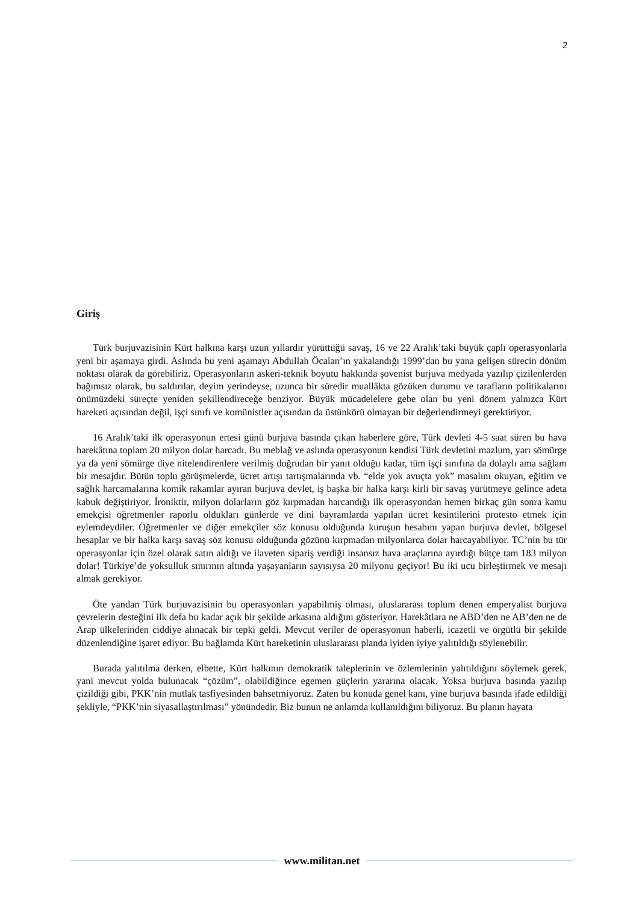2
Giriş
Türk burjuvazisinin Kürt halkına karşı uzun yıllardır yürüttüğü savaş, 16 ve 22 Aralık’taki büyük çaplı operasyonlarla yeni bir aşamaya girdi. Aslında bu yeni aşamayı Abdullah Öcalan’ın yakalandığı 1999’dan bu yana gelişen sürecin dönüm noktası olarak da görebiliriz. Operasyonların askeri-teknik boyutu hakkında şovenist burjuva medyada yazılıp çizilenlerden bağımsız olarak, bu saldırılar, deyim yerindeyse, uzunca bir süredir muallâkta gözüken durumu ve tarafların politikalarını önümüzdeki süreçte yeniden şekillendireceğe benziyor. Büyük mücadelelere gebe olan bu yeni dönem yalnızca Kürt hareketi açısından değil, işçi sınıfı ve komünistler açısından da üstünkörü olmayan bir değerlendirmeyi gerektiriyor.
16 Aralık’taki ilk operasyonun ertesi günü burjuva basında çıkan haberlere göre, Türk devleti 4-5 saat süren bu hava harekâtına toplam 20 milyon dolar harcadı. Bu meblağ ve aslında operasyonun kendisi Türk devletini mazlum, yarı sömürge ya da yeni sömürge diye nitelendirenlere verilmiş doğrudan bir yanıt olduğu kadar, tüm işçi sınıfına da dolaylı ama sağlam bir mesajdır. Bütün toplu görüşmelerde, ücret artışı tartışmalarında vb. “elde yok avuçta yok” masalını okuyan, eğitim ve sağlık harcamalarına komik rakamlar ayıran burjuva devlet, iş başka bir halka karşı kirli bir savaş yürütmeye gelince adeta kabuk değiştiriyor. İroniktir, milyon dolarların göz kırpmadan harcandığı ilk operasyondan hemen birkaç gün sonra kamu emekçisi öğretmenler raporlu oldukları günlerde ve dini bayramlarda yapılan ücret kesintilerini protesto etmek için eylemdeydiler. Öğretmenler ve diğer emekçiler söz konusu olduğunda kuruşun hesabını yapan burjuva devlet, bölgesel hesaplar ve bir halka karşı savaş söz konusu olduğunda gözünü kırpmadan milyonlarca dolar harcayabiliyor. TC’nin bu tür operasyonlar için özel olarak satın aldığı ve ilaveten sipariş verdiği insansız hava araçlarına ayırdığı bütçe tam 183 milyon dolar! Türkiye’de yoksulluk sınırının altında yaşayanların sayısıysa 20 milyonu geçiyor! Bu iki ucu birleştirmek ve mesajı almak gerekiyor.
Öte yandan Türk burjuvazisinin bu operasyonları yapabilmiş olması, uluslararası toplum denen emperyalist burjuva çevrelerin desteğini ilk defa bu kadar açık bir şekilde arkasına aldığını gösteriyor. Harekâtlara ne ABD’den ne AB’den ne de Arap ülkelerinden ciddiye alınacak bir tepki geldi. Mevcut veriler de operasyonun haberli, icazetli ve örgütlü bir şekilde düzenlendiğine işaret ediyor. Bu bağlamda Kürt hareketinin uluslararası planda iyiden iyiye yalıtıldığı söylenebilir.
Burada yalıtılma derken, elbette, Kürt halkının demokratik taleplerinin ve özlemlerinin yalıtıldığını söylemek gerek, yani mevcut yolda bulunacak “çözüm”, olabildiğince egemen güçlerin yararına olacak. Yoksa burjuva basında yazılıp çizildiği gibi, PKK’nin mutlak tasfiyesinden bahsetmiyoruz. Zaten bu konuda genel kanı, yine burjuva basında ifade edildiği şekliyle, “PKK’nin siyasallaştırılması” yönündedir. Biz bunun ne anlamda kullanıldığını biliyoruz. Bu planın hayata
www.militan.net